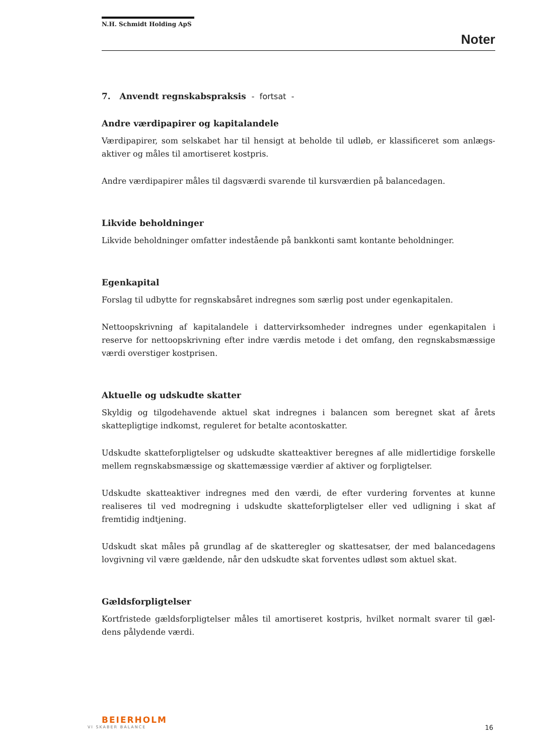N.H. Schmidt Holding ApS
Noter
7. Anvendt regnskabspraksis - fortsat -
Andre værdipapirer og kapitalandele
Værdipapirer, som selskabet har til hensigt at beholde til udløb, er klassificeret som anlægs-aktiver og måles til amortiseret kostpris.
Andre værdipapirer måles til dagsværdi svarende til kursværdien på balancedagen.
Likvide beholdninger
Likvide beholdninger omfatter indestående på bankkonti samt kontante beholdninger.
Egenkapital
Forslag til udbytte for regnskabsåret indregnes som særlig post under egenkapitalen.
Nettoopskrivning af kapitalandele i dattervirksomheder indregnes under egenkapitalen i reserve for nettoopskrivning efter indre værdis metode i det omfang, den regnskabsmæssige værdi overstiger kostprisen.
Aktuelle og udskudte skatter
Skyldig og tilgodehavende aktuel skat indregnes i balancen som beregnet skat af årets skattepligtige indkomst, reguleret for betalte acontoskatter.
Udskudte skatteforpligtelser og udskudte skatteaktiver beregnes af alle midlertidige forskelle mellem regnskabsmæssige og skattemæssige værdier af aktiver og forpligtelser.
Udskudte skatteaktiver indregnes med den værdi, de efter vurdering forventes at kunne realiseres til ved modregning i udskudte skatteforpligtelser eller ved udligning i skat af fremtidig indtjening.
Udskudt skat måles på grundlag af de skatteregler og skattesatser, der med balancedagens lovgivning vil være gældende, når den udskudte skat forventes udløst som aktuel skat.
Gældsforpligtelser
Kortfristede gældsforpligtelser måles til amortiseret kostpris, hvilket normalt svarer til gæl-dens pålydende værdi.
BEIERHOLM
VI SKABER BALANCE
16